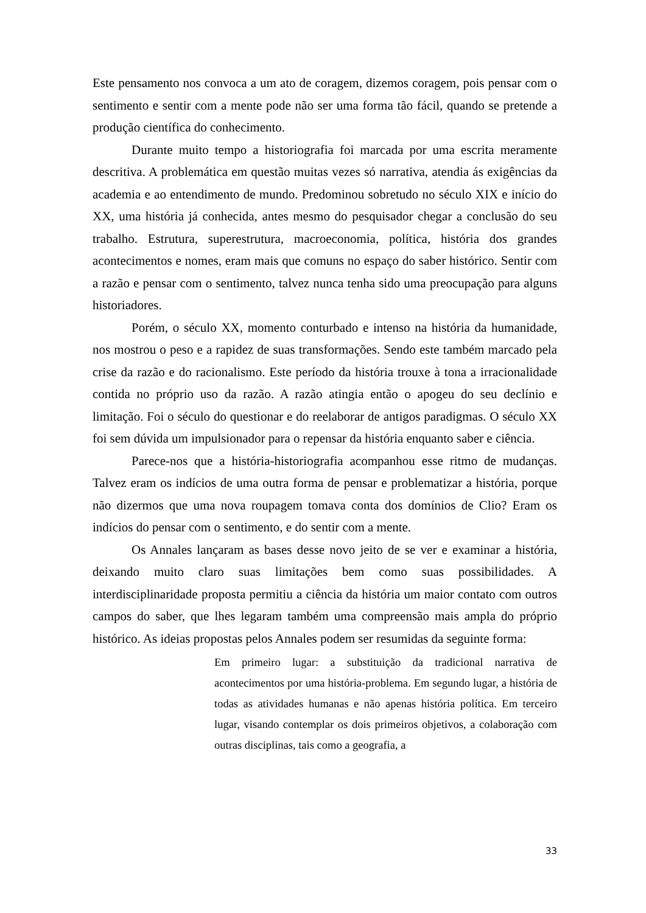Este pensamento nos convoca a um ato de coragem, dizemos coragem, pois pensar com o sentimento e sentir com a mente pode não ser uma forma tão fácil, quando se pretende a produção científica do conhecimento.
Durante muito tempo a historiografia foi marcada por uma escrita meramente descritiva. A problemática em questão muitas vezes só narrativa, atendia ás exigências da academia e ao entendimento de mundo. Predominou sobretudo no século XIX e início do XX, uma história já conhecida, antes mesmo do pesquisador chegar a conclusão do seu trabalho. Estrutura, superestrutura, macroeconomia, política, história dos grandes acontecimentos e nomes, eram mais que comuns no espaço do saber histórico. Sentir com a razão e pensar com o sentimento, talvez nunca tenha sido uma preocupação para alguns historiadores.
Porém, o século XX, momento conturbado e intenso na história da humanidade, nos mostrou o peso e a rapidez de suas transformações. Sendo este também marcado pela crise da razão e do racionalismo. Este período da história trouxe à tona a irracionalidade contida no próprio uso da razão. A razão atingia então o apogeu do seu declínio e limitação. Foi o século do questionar e do reelaborar de antigos paradigmas. O século XX foi sem dúvida um impulsionador para o repensar da história enquanto saber e ciência.
Parece-nos que a história-historiografia acompanhou esse ritmo de mudanças. Talvez eram os indícios de uma outra forma de pensar e problematizar a história, porque não dizermos que uma nova roupagem tomava conta dos domínios de Clio? Eram os indícios do pensar com o sentimento, e do sentir com a mente.
Os Annales lançaram as bases desse novo jeito de se ver e examinar a história, deixando muito claro suas limitações bem como suas possibilidades. A interdisciplinaridade proposta permitiu a ciência da história um maior contato com outros campos do saber, que lhes legaram também uma compreensão mais ampla do próprio histórico. As ideias propostas pelos Annales podem ser resumidas da seguinte forma:
Em primeiro lugar: a substituição da tradicional narrativa de acontecimentos por uma história-problema. Em segundo lugar, a história de todas as atividades humanas e não apenas história política. Em terceiro lugar, visando contemplar os dois primeiros objetivos, a colaboração com outras disciplinas, tais como a geografia, a
33